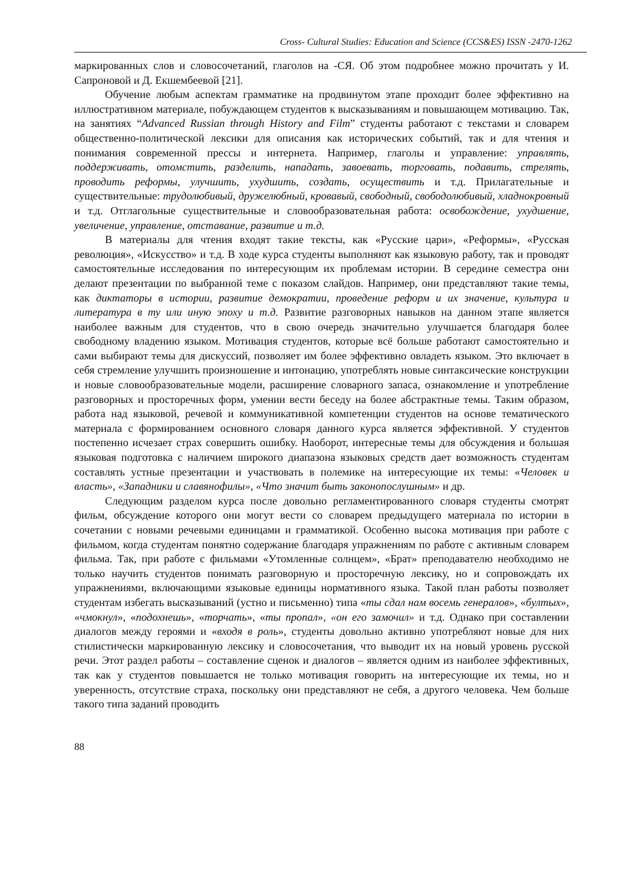Cross- Cultural Studies: Education and Science (CCS&ES) ISSN -2470-1262
маркированных слов и словосочетаний, глаголов на -СЯ. Об этом подробнее можно прочитать у И. Сапроновой и Д. Екшембеевой [21].
Обучение любым аспектам грамматике на продвинутом этапе проходит более эффективно на иллюстративном материале, побуждающем студентов к высказываниям и повышающем мотивацию. Так, на занятиях “Advanced Russian through History and Film” студенты работают с текстами и словарем общественно-политической лексики для описания как исторических событий, так и для чтения и понимания современной прессы и интернета. Например, глаголы и управление: управлять, поддерживать, отомстить, разделить, нападать, завоевать, торговать, подавить, стрелять, проводить реформы, улучшить, ухудшить, создать, осуществить и т.д. Прилагательные и существительные: трудолюбивый, дружелюбный, кровавый, свободный, свободолюбивый, хладнокровный и т.д. Отглагольные существительные и словообразовательная работа: освобождение, ухудшение, увеличение, управление, отставание, развитие и т.д.
В материалы для чтения входят такие тексты, как «Русские цари», «Реформы», «Русская революция», «Искусство» и т.д. В ходе курса студенты выполняют как языковую работу, так и проводят самостоятельные исследования по интересующим их проблемам истории. В середине семестра они делают презентации по выбранной теме с показом слайдов. Например, они представляют такие темы, как диктаторы в истории, развитие демократии, проведение реформ и их значение, культура и литература в ту или иную эпоху и т.д. Развитие разговорных навыков на данном этапе является наиболее важным для студентов, что в свою очередь значительно улучшается благодаря более свободному владению языком. Мотивация студентов, которые всё больше работают самостоятельно и сами выбирают темы для дискуссий, позволяет им более эффективно овладеть языком. Это включает в себя стремление улучшить произношение и интонацию, употреблять новые синтаксические конструкции и новые словообразовательные модели, расширение словарного запаса, ознакомление и употребление разговорных и просторечных форм, умении вести беседу на более абстрактные темы. Таким образом, работа над языковой, речевой и коммуникативной компетенции студентов на основе тематического материала с формированием основного словаря данного курса является эффективной. У студентов постепенно исчезает страх совершить ошибку. Наоборот, интересные темы для обсуждения и большая языковая подготовка с наличием широкого диапазона языковых средств дает возможность студентам составлять устные презентации и участвовать в полемике на интересующие их темы: «Человек и власть», «Западники и славянофилы», «Что значит быть законопослушным» и др.
Следующим разделом курса после довольно регламентированного словаря студенты смотрят фильм, обсуждение которого они могут вести со словарем предыдущего материала по истории в сочетании с новыми речевыми единицами и грамматикой. Особенно высока мотивация при работе с фильмом, когда студентам понятно содержание благодаря упражнениям по работе с активным словарем фильма. Так, при работе с фильмами «Утомленные солнцем», «Брат» преподавателю необходимо не только научить студентов понимать разговорную и просторечную лексику, но и сопровождать их упражнениями, включающими языковые единицы нормативного языка. Такой план работы позволяет студентам избегать высказываний (устно и письменно) типа «ты сдал нам восемь генералов», «бултых», «чмокнул», «подохнешь», «торчать», «ты пропал», «он его замочил» и т.д. Однако при составлении диалогов между героями и «входя в роль», студенты довольно активно употребляют новые для них стилистически маркированную лексику и словосочетания, что выводит их на новый уровень русской речи. Этот раздел работы – составление сценок и диалогов – является одним из наиболее эффективных, так как у студентов повышается не только мотивация говорить на интересующие их темы, но и уверенность, отсутствие страха, поскольку они представляют не себя, а другого человека. Чем больше такого типа заданий проводить
88